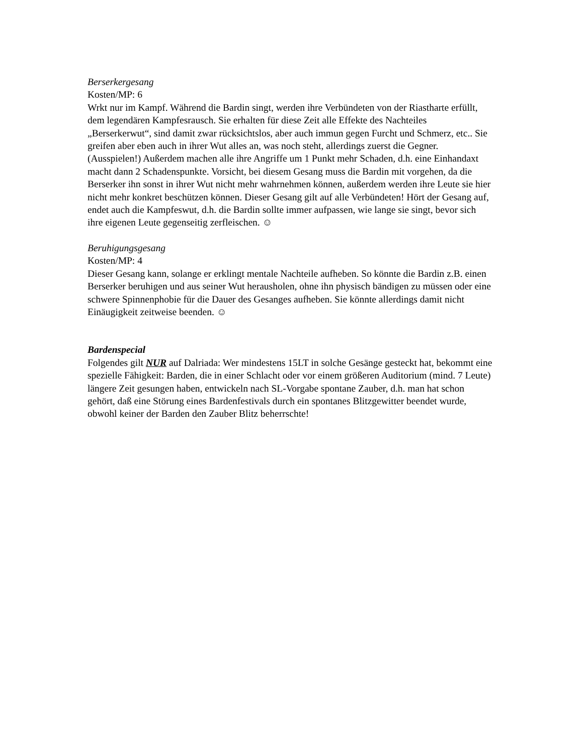Berserkergesang
Kosten/MP: 6
Wrkt nur im Kampf. Während die Bardin singt, werden ihre Verbündeten von der Riastharte erfüllt, dem legendären Kampfesrausch. Sie erhalten für diese Zeit alle Effekte des Nachteiles „Berserkerwut“, sind damit zwar rücksichtslos, aber auch immun gegen Furcht und Schmerz, etc.. Sie greifen aber eben auch in ihrer Wut alles an, was noch steht, allerdings zuerst die Gegner. (Ausspielen!) Außerdem machen alle ihre Angriffe um 1 Punkt mehr Schaden, d.h. eine Einhandaxt macht dann 2 Schadenspunkte. Vorsicht, bei diesem Gesang muss die Bardin mit vorgehen, da die Berserker ihn sonst in ihrer Wut nicht mehr wahrnehmen können, außerdem werden ihre Leute sie hier nicht mehr konkret beschützen können. Dieser Gesang gilt auf alle Verbündeten! Hört der Gesang auf, endet auch die Kampfeswut, d.h. die Bardin sollte immer aufpassen, wie lange sie singt, bevor sich ihre eigenen Leute gegenseitig zerfleischen. ☺
Beruhigungsgesang
Kosten/MP: 4
Dieser Gesang kann, solange er erklingt mentale Nachteile aufheben. So könnte die Bardin z.B. einen Berserker beruhigen und aus seiner Wut herausholen, ohne ihn physisch bändigen zu müssen oder eine schwere Spinnenphobie für die Dauer des Gesanges aufheben. Sie könnte allerdings damit nicht Einäugigkeit zeitweise beenden. ☺
Bardenspecial
Folgendes gilt NUR auf Dalriada: Wer mindestens 15LT in solche Gesänge gesteckt hat, bekommt eine spezielle Fähigkeit: Barden, die in einer Schlacht oder vor einem größeren Auditorium (mind. 7 Leute) längere Zeit gesungen haben, entwickeln nach SL-Vorgabe spontane Zauber, d.h. man hat schon gehört, daß eine Störung eines Bardenfestivals durch ein spontanes Blitzgewitter beendet wurde, obwohl keiner der Barden den Zauber Blitz beherrschte!